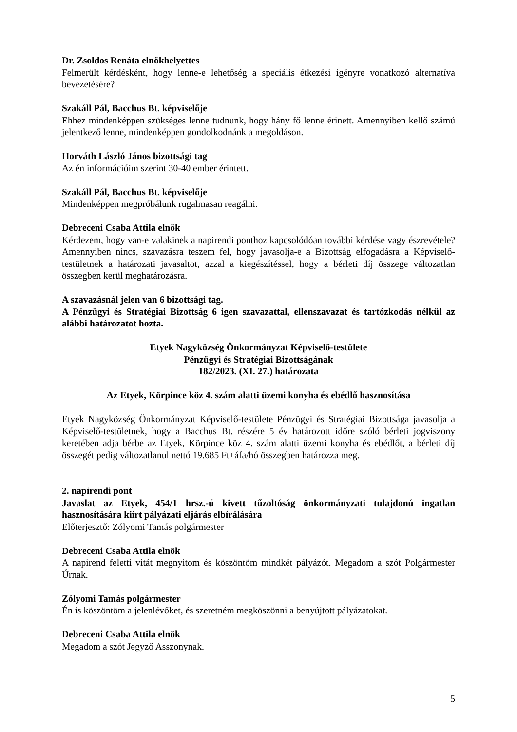Dr. Zsoldos Renáta elnökhelyettes
Felmerült kérdésként, hogy lenne-e lehetőség a speciális étkezési igényre vonatkozó alternatíva bevezetésére?
Szakáll Pál, Bacchus Bt. képviselője
Ehhez mindenképpen szükséges lenne tudnunk, hogy hány fő lenne érinett. Amennyiben kellő számú jelentkező lenne, mindenképpen gondolkodnánk a megoldáson.
Horváth László János bizottsági tag
Az én információim szerint 30-40 ember érintett.
Szakáll Pál, Bacchus Bt. képviselője
Mindenképpen megpróbálunk rugalmasan reagálni.
Debreceni Csaba Attila elnök
Kérdezem, hogy van-e valakinek a napirendi ponthoz kapcsolódóan további kérdése vagy észrevétele? Amennyiben nincs, szavazásra teszem fel, hogy javasolja-e a Bizottság elfogadásra a Képviselő-testületnek a határozati javasaltot, azzal a kiegészítéssel, hogy a bérleti díj összege változatlan összegben kerül meghatározásra.
A szavazásnál jelen van 6 bizottsági tag.
A Pénzügyi és Stratégiai Bizottság 6 igen szavazattal, ellenszavazat és tartózkodás nélkül az alábbi határozatot hozta.
Etyek Nagyközség Önkormányzat Képviselő-testülete
Pénzügyi és Stratégiai Bizottságának
182/2023. (XI. 27.) határozata
Az Etyek, Körpince köz 4. szám alatti üzemi konyha és ebédlő hasznosítása
Etyek Nagyközség Önkormányzat Képviselő-testülete Pénzügyi és Stratégiai Bizottsága javasolja a Képviselő-testületnek, hogy a Bacchus Bt. részére 5 év határozott időre szóló bérleti jogviszony keretében adja bérbe az Etyek, Körpince köz 4. szám alatti üzemi konyha és ebédlőt, a bérleti díj összegét pedig változatlanul nettó 19.685 Ft+áfa/hó összegben határozza meg.
2. napirendi pont
Javaslat az Etyek, 454/1 hrsz.-ú kivett tűzoltóság önkormányzati tulajdonú ingatlan hasznosítására kiírt pályázati eljárás elbírálására
Előterjesztő: Zólyomi Tamás polgármester
Debreceni Csaba Attila elnök
A napirend feletti vitát megnyitom és köszöntöm mindkét pályázót. Megadom a szót Polgármester Úrnak.
Zólyomi Tamás polgármester
Én is köszöntöm a jelenlévőket, és szeretném megköszönni a benyújtott pályázatokat.
Debreceni Csaba Attila elnök
Megadom a szót Jegyző Asszonynak.
5